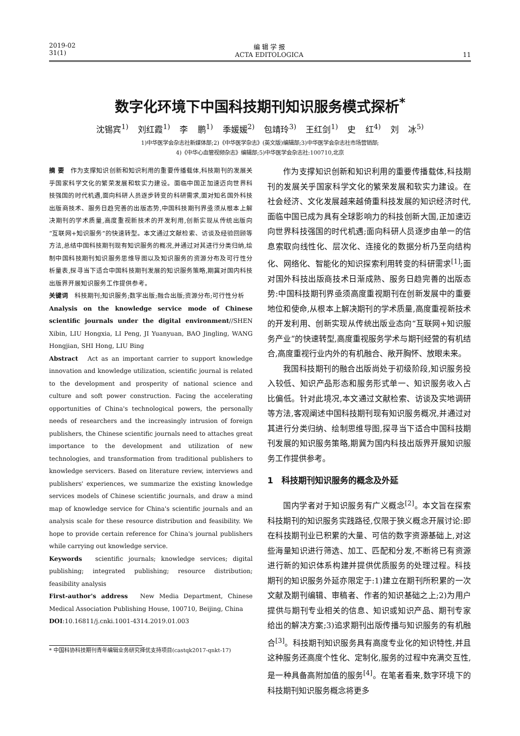2019-02
31(1)
编 辑 学 报
ACTA EDITOLOGICA
11
数字化环境下中国科技期刊知识服务模式探析<sup>*</sup>
沈锡宾<sup>1)</sup> 刘红霞<sup>1)</sup> 李 鹏<sup>1)</sup> 季媛媛<sup>2)</sup> 包靖玲<sup>3)</sup> 王红剑<sup>1)</sup> 史 红<sup>4)</sup> 刘 冰<sup>5)</sup>
1)中华医学会杂志社新媒体部;2)《中华医学杂志》(英文版)编辑部;3)中华医学会杂志社市场营销部;
4)《中华心血管视频杂志》编辑部;5)中华医学会杂志社:100710,北京
摘 要　作为支撑知识创新和知识利用的重要传播载体,科技期刊的发展关乎国家科学文化的繁荣发展和软实力建设。面临中国正加速迈向世界科技强国的时代机遇,面向科研人员逐步转变的科研需求,面对知名国外科技出版商技术、服务日趋完善的出版态势,中国科技期刊界亟须从根本上解决期刊的学术质量,高度重视新技术的开发利用,创新实现从传统出版向“互联网+知识服务”的快速转型。本文通过文献检索、访谈及经验回顾等方法,总结中国科技期刊现有知识服务的概况,并通过对其进行分类归纳,绘制中国科技期刊知识服务思维导图以及知识服务的资源分布及可行性分析量表,探寻当下适合中国科技期刊发展的知识服务策略,期冀对国内科技出版界开展知识服务工作提供参考。
关键词　科技期刊;知识服务;数字出版;融合出版;资源分布;可行性分析
Analysis on the knowledge service mode of Chinese scientific journals under the digital environment//SHEN Xibin, LIU Hongxia, LI Peng, JI Yuanyuan, BAO Jingling, WANG Hongjian, SHI Hong, LIU Bing
Abstract　Act as an important carrier to support knowledge innovation and knowledge utilization, scientific journal is related to the development and prosperity of national science and culture and soft power construction. Facing the accelerating opportunities of China's technological powers, the personally needs of researchers and the increasingly intrusion of foreign publishers, the Chinese scientific journals need to attaches great importance to the development and utilization of new technologies, and transformation from traditional publishers to knowledge servicers. Based on literature review, interviews and publishers' experiences, we summarize the existing knowledge services models of Chinese scientific journals, and draw a mind map of knowledge service for China's scientific journals and an analysis scale for these resource distribution and feasibility. We hope to provide certain reference for China's journal publishers while carrying out knowledge service.
Keywords　scientific journals; knowledge services; digital publishing; integrated publishing; resource distribution; feasibility analysis
First-author's address　New Media Department, Chinese Medical Association Publishing House, 100710, Beijing, China
DOI:10.16811/j.cnki.1001-4314.2019.01.003
* 中国科协科技期刊青年编辑业务研究择优支持项目(castqk2017-qnkt-17)
作为支撑知识创新和知识利用的重要传播载体,科技期刊的发展关乎国家科学文化的繁荣发展和软实力建设。在社会经济、文化发展越来越倚重科技发展的知识经济时代,面临中国已成为具有全球影响力的科技创新大国,正加速迈向世界科技强国的时代机遇;面向科研人员逐步由单一的信息索取向线性化、层次化、连接化的数据分析乃至向结构化、网络化、智能化的知识探索利用转变的科研需求<sup>[1]</sup>;面对国外科技出版商技术日渐成熟、服务日趋完善的出版态势:中国科技期刊界亟须高度重视期刊在创新发展中的重要地位和使命,从根本上解决期刊的学术质量,高度重视新技术的开发利用、创新实现从传统出版业态向“互联网+知识服务产业”的快速转型,高度重视服务学术与期刊经营的有机结合,高度重视行业内外的有机融合、敞开胸怀、放眼未来。
我国科技期刊的融合出版尚处于初级阶段,知识服务投入较低、知识产品形态和服务形式单一、知识服务收入占比偏低。针对此境况,本文通过文献检索、访谈及实地调研等方法,客观阐述中国科技期刊现有知识服务概况,并通过对其进行分类归纳、绘制思维导图,探寻当下适合中国科技期刊发展的知识服务策略,期冀为国内科技出版界开展知识服务工作提供参考。
1　科技期刊知识服务的概念及外延
国内学者对于知识服务有广义概念<sup>[2]</sup>。本文旨在探索科技期刊的知识服务实践路径,仅限于狭义概念开展讨论:即在科技期刊业已积累的大量、可信的数字资源基础上,对这些海量知识进行筛选、加工、匹配和分发,不断将已有资源进行新的知识体系构建并提供优质服务的处理过程。科技期刊的知识服务外延亦限定于:1)建立在期刊所积累的一次文献及期刊编辑、审稿者、作者的知识基础之上;2)为用户提供与期刊专业相关的信息、知识或知识产品、期刊专家给出的解决方案;3)追求期刊出版传播与知识服务的有机融合<sup>[3]</sup>。科技期刊知识服务具有高度专业化的知识特性,并且这种服务还高度个性化、定制化,服务的过程中充满交互性,是一种具备高附加值的服务<sup>[4]</sup>。在笔者看来,数字环境下的科技期刊知识服务概念将更多